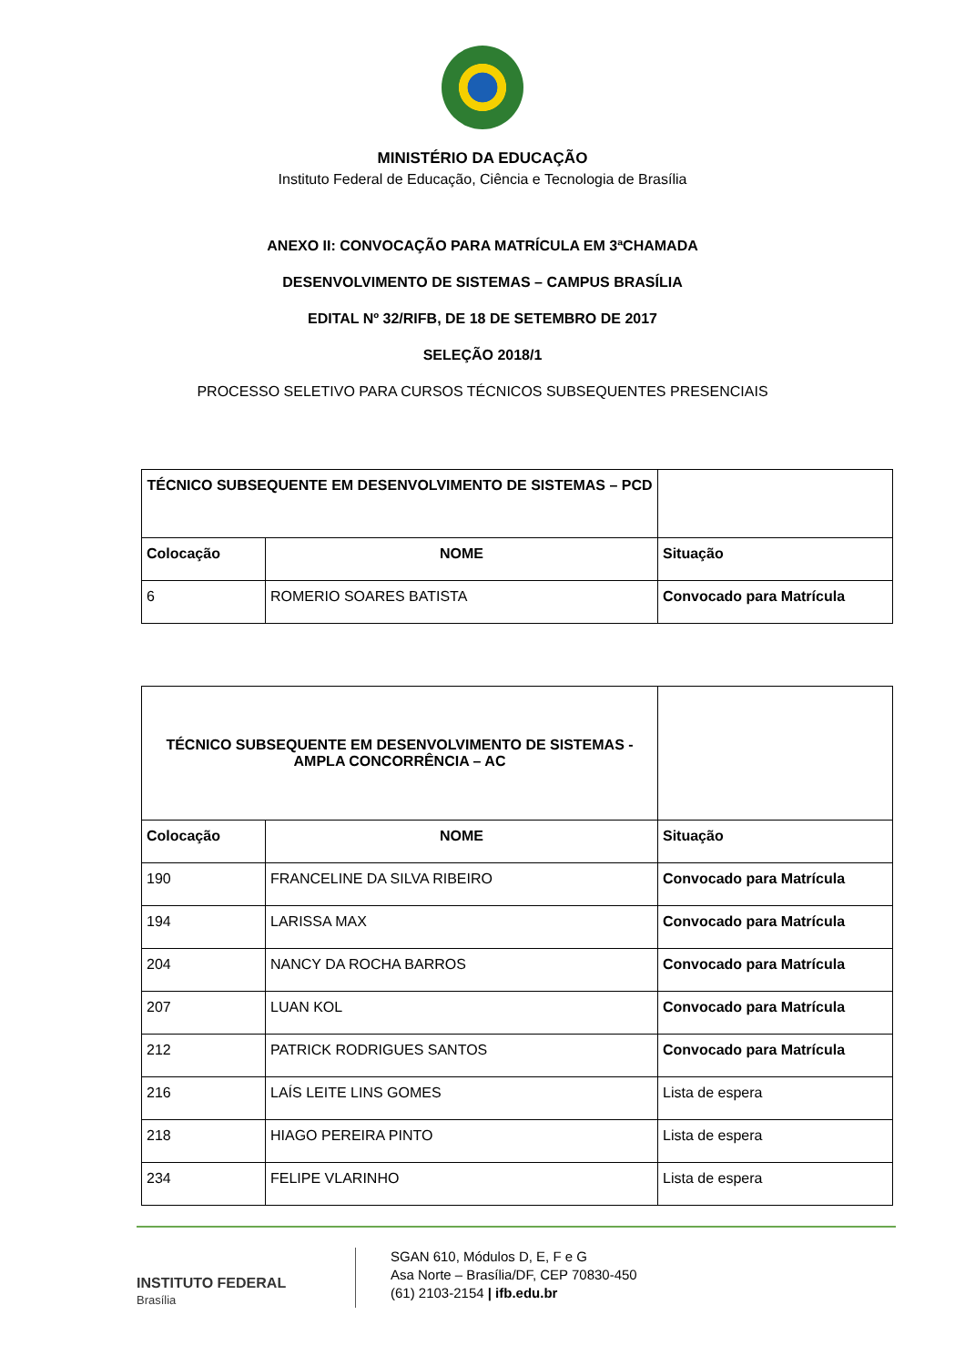MINISTÉRIO DA EDUCAÇÃO
Instituto Federal de Educação, Ciência e Tecnologia de Brasília
ANEXO II: CONVOCAÇÃO PARA MATRÍCULA EM 3ªCHAMADA
DESENVOLVIMENTO DE SISTEMAS – CAMPUS BRASÍLIA
EDITAL Nº 32/RIFB, DE 18 DE SETEMBRO DE 2017
SELEÇÃO 2018/1
PROCESSO SELETIVO PARA CURSOS TÉCNICOS SUBSEQUENTES PRESENCIAIS
| TÉCNICO SUBSEQUENTE EM DESENVOLVIMENTO DE SISTEMAS – PCD | | |
| --- | --- | --- |
| Colocação | NOME | Situação |
| 6 | ROMERIO SOARES BATISTA | Convocado para Matrícula |
| TÉCNICO SUBSEQUENTE EM DESENVOLVIMENTO DE SISTEMAS - AMPLA CONCORRÊNCIA – AC | | |
| --- | --- | --- |
| Colocação | NOME | Situação |
| 190 | FRANCELINE DA SILVA RIBEIRO | Convocado para Matrícula |
| 194 | LARISSA MAX | Convocado para Matrícula |
| 204 | NANCY DA ROCHA BARROS | Convocado para Matrícula |
| 207 | LUAN KOL | Convocado para Matrícula |
| 212 | PATRICK RODRIGUES SANTOS | Convocado para Matrícula |
| 216 | LAÍS LEITE LINS GOMES | Lista de espera |
| 218 | HIAGO PEREIRA PINTO | Lista de espera |
| 234 | FELIPE VLARINHO | Lista de espera |
INSTITUTO FEDERAL
Brasília
SGAN 610, Módulos D, E, F e G
Asa Norte – Brasília/DF, CEP 70830-450
(61) 2103-2154 | ifb.edu.br